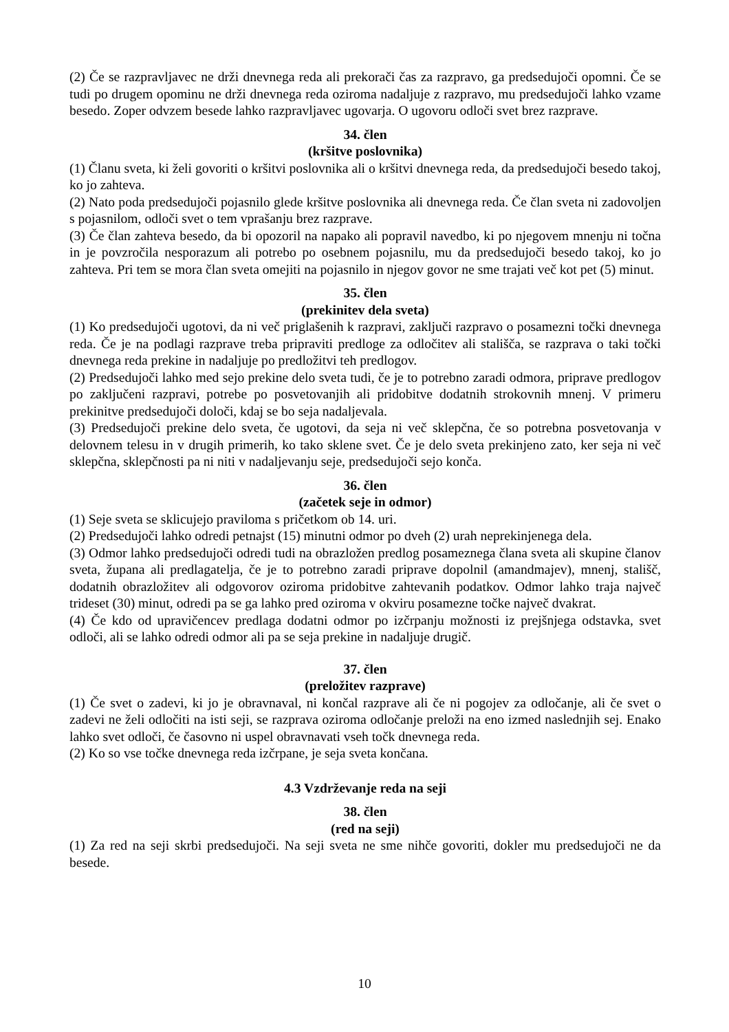(2) Če se razpravljavec ne drži dnevnega reda ali prekorači čas za razpravo, ga predsedujoči opomni. Če se tudi po drugem opominu ne drži dnevnega reda oziroma nadaljuje z razpravo, mu predsedujoči lahko vzame besedo. Zoper odvzem besede lahko razpravljavec ugovarja. O ugovoru odloči svet brez razprave.
34. člen
(kršitve poslovnika)
(1) Članu sveta, ki želi govoriti o kršitvi poslovnika ali o kršitvi dnevnega reda, da predsedujoči besedo takoj, ko jo zahteva.
(2) Nato poda predsedujoči pojasnilo glede kršitve poslovnika ali dnevnega reda. Če član sveta ni zadovoljen s pojasnilom, odloči svet o tem vprašanju brez razprave.
(3) Če član zahteva besedo, da bi opozoril na napako ali popravil navedbo, ki po njegovem mnenju ni točna in je povzročila nesporazum ali potrebo po osebnem pojasnilu, mu da predsedujoči besedo takoj, ko jo zahteva. Pri tem se mora član sveta omejiti na pojasnilo in njegov govor ne sme trajati več kot pet (5) minut.
35. člen
(prekinitev dela sveta)
(1) Ko predsedujoči ugotovi, da ni več priglašenih k razpravi, zaključi razpravo o posamezni točki dnevnega reda. Če je na podlagi razprave treba pripraviti predloge za odločitev ali stališča, se razprava o taki točki dnevnega reda prekine in nadaljuje po predložitvi teh predlogov.
(2) Predsedujoči lahko med sejo prekine delo sveta tudi, če je to potrebno zaradi odmora, priprave predlogov po zaključeni razpravi, potrebe po posvetovanjih ali pridobitve dodatnih strokovnih mnenj. V primeru prekinitve predsedujoči določi, kdaj se bo seja nadaljevala.
(3) Predsedujoči prekine delo sveta, če ugotovi, da seja ni več sklepčna, če so potrebna posvetovanja v delovnem telesu in v drugih primerih, ko tako sklene svet. Če je delo sveta prekinjeno zato, ker seja ni več sklepčna, sklepčnosti pa ni niti v nadaljevanju seje, predsedujoči sejo konča.
36. člen
(začetek seje in odmor)
(1) Seje sveta se sklicujejo praviloma s pričetkom ob 14. uri.
(2) Predsedujoči lahko odredi petnajst (15) minutni odmor po dveh (2) urah neprekinjenega dela.
(3) Odmor lahko predsedujoči odredi tudi na obrazložen predlog posameznega člana sveta ali skupine članov sveta, župana ali predlagatelja, če je to potrebno zaradi priprave dopolnil (amandmajev), mnenj, stališč, dodatnih obrazložitev ali odgovorov oziroma pridobitve zahtevanih podatkov. Odmor lahko traja največ trideset (30) minut, odredi pa se ga lahko pred oziroma v okviru posamezne točke največ dvakrat.
(4) Če kdo od upravičencev predlaga dodatni odmor po izčrpanju možnosti iz prejšnjega odstavka, svet odloči, ali se lahko odredi odmor ali pa se seja prekine in nadaljuje drugič.
37. člen
(preložitev razprave)
(1) Če svet o zadevi, ki jo je obravnaval, ni končal razprave ali če ni pogojev za odločanje, ali če svet o zadevi ne želi odločiti na isti seji, se razprava oziroma odločanje preloži na eno izmed naslednjih sej. Enako lahko svet odloči, če časovno ni uspel obravnavati vseh točk dnevnega reda.
(2) Ko so vse točke dnevnega reda izčrpane, je seja sveta končana.
4.3 Vzdrževanje reda na seji
38. člen
(red na seji)
(1) Za red na seji skrbi predsedujoči. Na seji sveta ne sme nihče govoriti, dokler mu predsedujoči ne da besede.
10